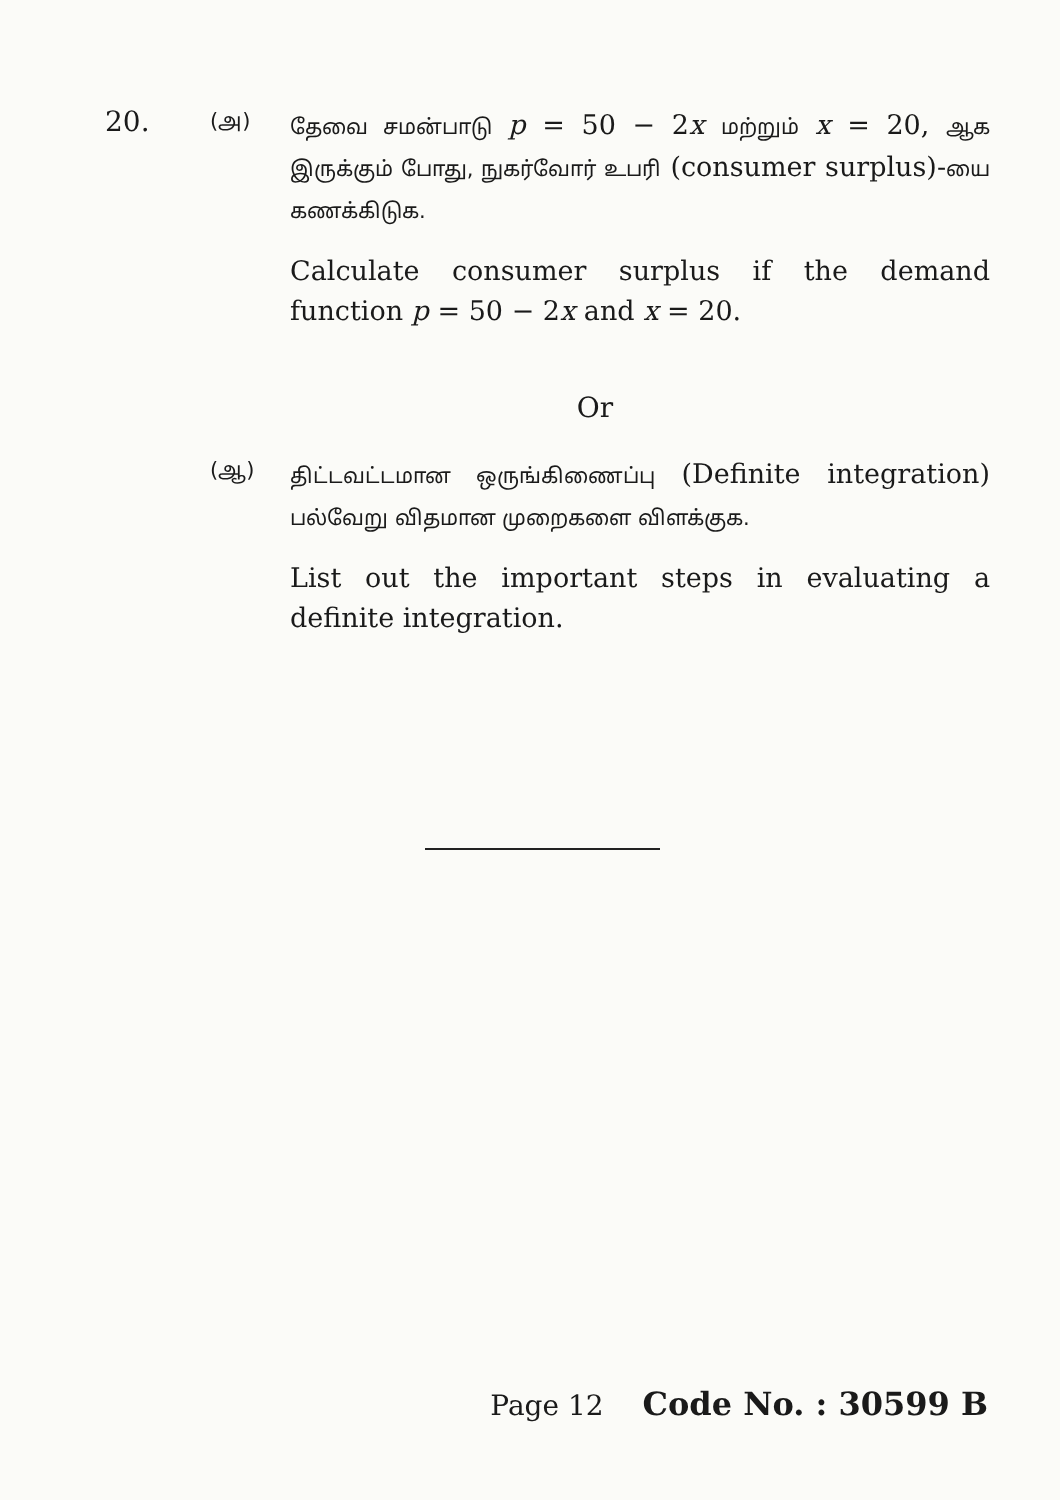20.
(அ)
தேவை சமன்பாடு p = 50 − 2x மற்றும் x = 20, ஆக இருக்கும் போது, நுகர்வோர் உபரி (consumer surplus)-யை கணக்கிடுக.
Calculate consumer surplus if the demand function p = 50 − 2x and x = 20.
Or
(ஆ)
திட்டவட்டமான ஒருங்கிணைப்பு (Definite integration) பல்வேறு விதமான முறைகளை விளக்குக.
List out the important steps in evaluating a definite integration.
Page 12 Code No. : 30599 B